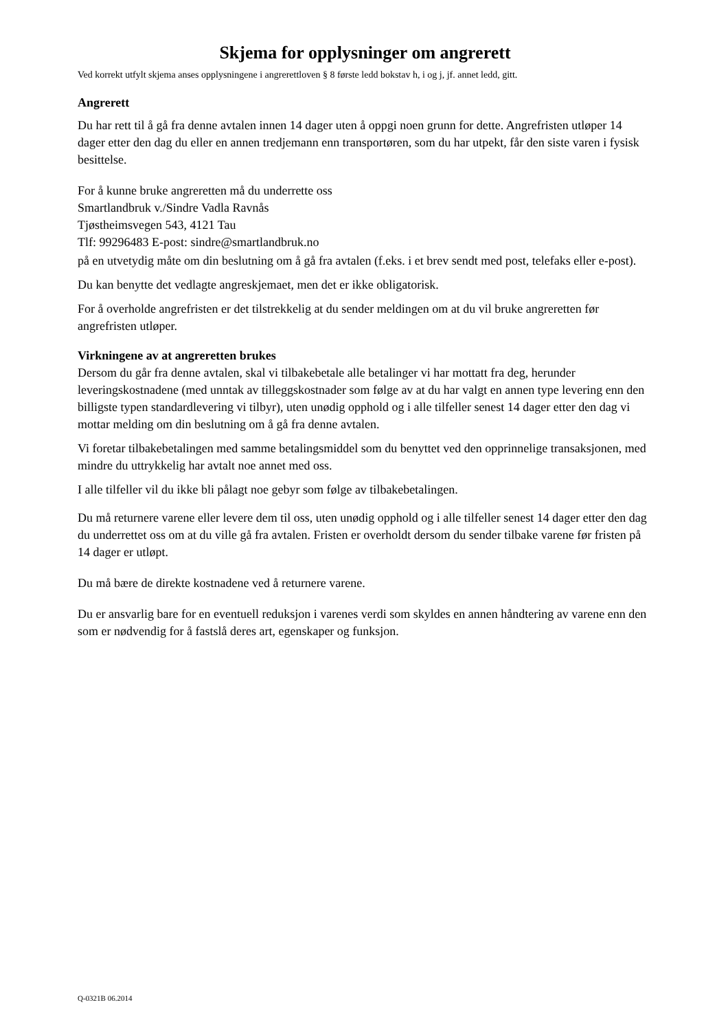Skjema for opplysninger om angrerett
Ved korrekt utfylt skjema anses opplysningene i angrerettloven § 8 første ledd bokstav h, i og j, jf. annet ledd, gitt.
Angrerett
Du har rett til å gå fra denne avtalen innen 14 dager uten å oppgi noen grunn for dette. Angrefristen utløper 14 dager etter den dag du eller en annen tredjemann enn transportøren, som du har utpekt, får den siste varen i fysisk besittelse.
For å kunne bruke angreretten må du underrette oss
Smartlandbruk v./Sindre Vadla Ravnås
Tjøstheimsvegen 543, 4121 Tau
Tlf: 99296483 E-post: sindre@smartlandbruk.no
på en utvetydig måte om din beslutning om å gå fra avtalen (f.eks. i et brev sendt med post, telefaks eller e-post).
Du kan benytte det vedlagte angreskjemaet, men det er ikke obligatorisk.
For å overholde angrefristen er det tilstrekkelig at du sender meldingen om at du vil bruke angreretten før angrefristen utløper.
Virkningene av at angreretten brukes
Dersom du går fra denne avtalen, skal vi tilbakebetale alle betalinger vi har mottatt fra deg, herunder leveringskostnadene (med unntak av tilleggskostnader som følge av at du har valgt en annen type levering enn den billigste typen standardlevering vi tilbyr), uten unødig opphold og i alle tilfeller senest 14 dager etter den dag vi mottar melding om din beslutning om å gå fra denne avtalen.
Vi foretar tilbakebetalingen med samme betalingsmiddel som du benyttet ved den opprinnelige transaksjonen, med mindre du uttrykkelig har avtalt noe annet med oss.
I alle tilfeller vil du ikke bli pålagt noe gebyr som følge av tilbakebetalingen.
Du må returnere varene eller levere dem til oss, uten unødig opphold og i alle tilfeller senest 14 dager etter den dag du underrettet oss om at du ville gå fra avtalen. Fristen er overholdt dersom du sender tilbake varene før fristen på 14 dager er utløpt.
Du må bære de direkte kostnadene ved å returnere varene.
Du er ansvarlig bare for en eventuell reduksjon i varenes verdi som skyldes en annen håndtering av varene enn den som er nødvendig for å fastslå deres art, egenskaper og funksjon.
Q-0321B 06.2014